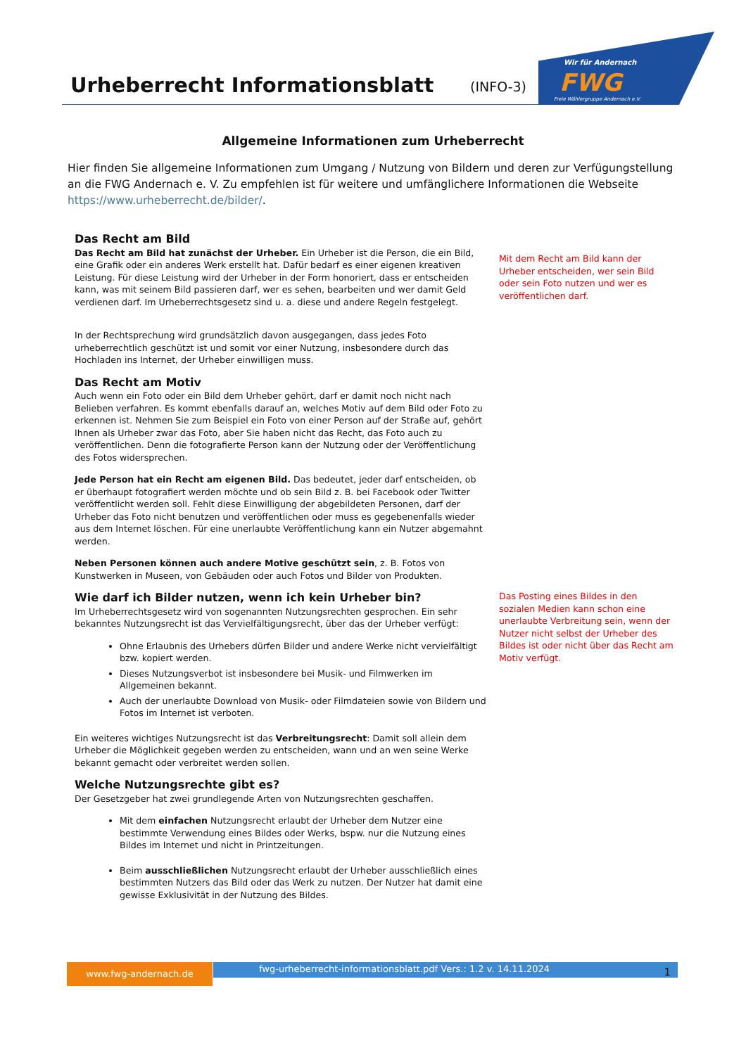Urheberrecht Informationsblatt (INFO-3)
Wir für Andernach
FWG
Freie Wählergruppe Andernach e.V.
Allgemeine Informationen zum Urheberrecht
Hier finden Sie allgemeine Informationen zum Umgang / Nutzung von Bildern und deren zur Verfügungstellung an die FWG Andernach e. V. Zu empfehlen ist für weitere und umfänglichere Informationen die Webseite https://www.urheberrecht.de/bilder/.
Das Recht am Bild
Das Recht am Bild hat zunächst der Urheber. Ein Urheber ist die Person, die ein Bild, eine Grafik oder ein anderes Werk erstellt hat. Dafür bedarf es einer eigenen kreativen Leistung. Für diese Leistung wird der Urheber in der Form honoriert, dass er entscheiden kann, was mit seinem Bild passieren darf, wer es sehen, bearbeiten und wer damit Geld verdienen darf. Im Urheberrechtsgesetz sind u. a. diese und andere Regeln festgelegt.
In der Rechtsprechung wird grundsätzlich davon ausgegangen, dass jedes Foto urheberrechtlich geschützt ist und somit vor einer Nutzung, insbesondere durch das Hochladen ins Internet, der Urheber einwilligen muss.
Das Recht am Motiv
Auch wenn ein Foto oder ein Bild dem Urheber gehört, darf er damit noch nicht nach Belieben verfahren. Es kommt ebenfalls darauf an, welches Motiv auf dem Bild oder Foto zu erkennen ist. Nehmen Sie zum Beispiel ein Foto von einer Person auf der Straße auf, gehört Ihnen als Urheber zwar das Foto, aber Sie haben nicht das Recht, das Foto auch zu veröffentlichen. Denn die fotografierte Person kann der Nutzung oder der Veröffentlichung des Fotos widersprechen.
Jede Person hat ein Recht am eigenen Bild. Das bedeutet, jeder darf entscheiden, ob er überhaupt fotografiert werden möchte und ob sein Bild z. B. bei Facebook oder Twitter veröffentlicht werden soll. Fehlt diese Einwilligung der abgebildeten Personen, darf der Urheber das Foto nicht benutzen und veröffentlichen oder muss es gegebenenfalls wieder aus dem Internet löschen. Für eine unerlaubte Veröffentlichung kann ein Nutzer abgemahnt werden.
Neben Personen können auch andere Motive geschützt sein, z. B. Fotos von Kunstwerken in Museen, von Gebäuden oder auch Fotos und Bilder von Produkten.
Wie darf ich Bilder nutzen, wenn ich kein Urheber bin?
Im Urheberrechtsgesetz wird von sogenannten Nutzungsrechten gesprochen. Ein sehr bekanntes Nutzungsrecht ist das Vervielfältigungsrecht, über das der Urheber verfügt:
Ohne Erlaubnis des Urhebers dürfen Bilder und andere Werke nicht vervielfältigt bzw. kopiert werden.
Dieses Nutzungsverbot ist insbesondere bei Musik- und Filmwerken im Allgemeinen bekannt.
Auch der unerlaubte Download von Musik- oder Filmdateien sowie von Bildern und Fotos im Internet ist verboten.
Ein weiteres wichtiges Nutzungsrecht ist das Verbreitungsrecht: Damit soll allein dem Urheber die Möglichkeit gegeben werden zu entscheiden, wann und an wen seine Werke bekannt gemacht oder verbreitet werden sollen.
Welche Nutzungsrechte gibt es?
Der Gesetzgeber hat zwei grundlegende Arten von Nutzungsrechten geschaffen.
Mit dem einfachen Nutzungsrecht erlaubt der Urheber dem Nutzer eine bestimmte Verwendung eines Bildes oder Werks, bspw. nur die Nutzung eines Bildes im Internet und nicht in Printzeitungen.
Beim ausschließlichen Nutzungsrecht erlaubt der Urheber ausschließlich eines bestimmten Nutzers das Bild oder das Werk zu nutzen. Der Nutzer hat damit eine gewisse Exklusivität in der Nutzung des Bildes.
Mit dem Recht am Bild kann der Urheber entscheiden, wer sein Bild oder sein Foto nutzen und wer es veröffentlichen darf.
Das Posting eines Bildes in den sozialen Medien kann schon eine unerlaubte Verbreitung sein, wenn der Nutzer nicht selbst der Urheber des Bildes ist oder nicht über das Recht am Motiv verfügt.
www.fwg-andernach.de fwg-urheberrecht-informationsblatt.pdf Vers.: 1.2 v. 14.11.2024 1